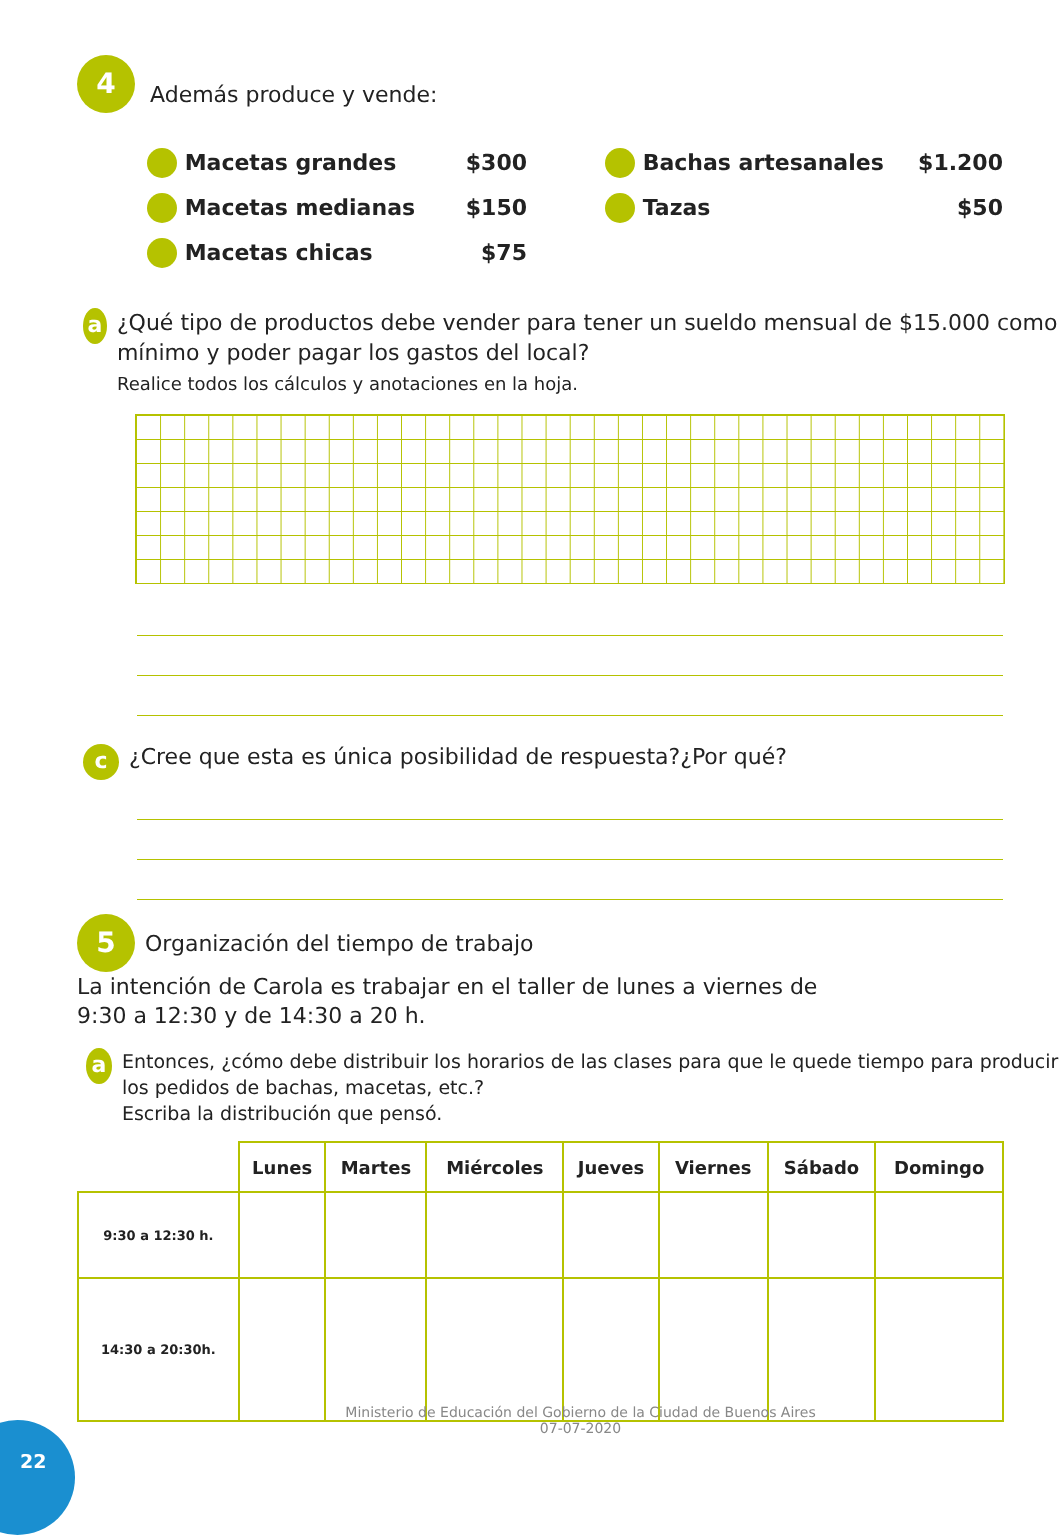4 Además produce y vende:
Macetas grandes $300
Macetas medianas $150
Macetas chicas $75
Bachas artesanales $1.200
Tazas $50
a
¿Qué tipo de productos debe vender para tener un sueldo mensual de $15.000 como mínimo y poder pagar los gastos del local?
Realice todos los cálculos y anotaciones en la hoja.
c
¿Cree que esta es única posibilidad de respuesta?¿Por qué?
5 Organización del tiempo de trabajo
La intención de Carola es trabajar en el taller de lunes a viernes de
9:30 a 12:30 y de 14:30 a 20 h.
a
Entonces, ¿cómo debe distribuir los horarios de las clases para que le quede tiempo para producir los pedidos de bachas, macetas, etc.?
Escriba la distribución que pensó.
| | Lunes | Martes | Miércoles | Jueves | Viernes | Sábado | Domingo |
| --- | --- | --- | --- | --- | --- | --- | --- |
| 9:30 a 12:30 h. | | | | | | | |
| 14:30 a 20:30h. | | | | | | | |
Ministerio de Educación del Gobierno de la Ciudad de Buenos Aires
07-07-2020
22